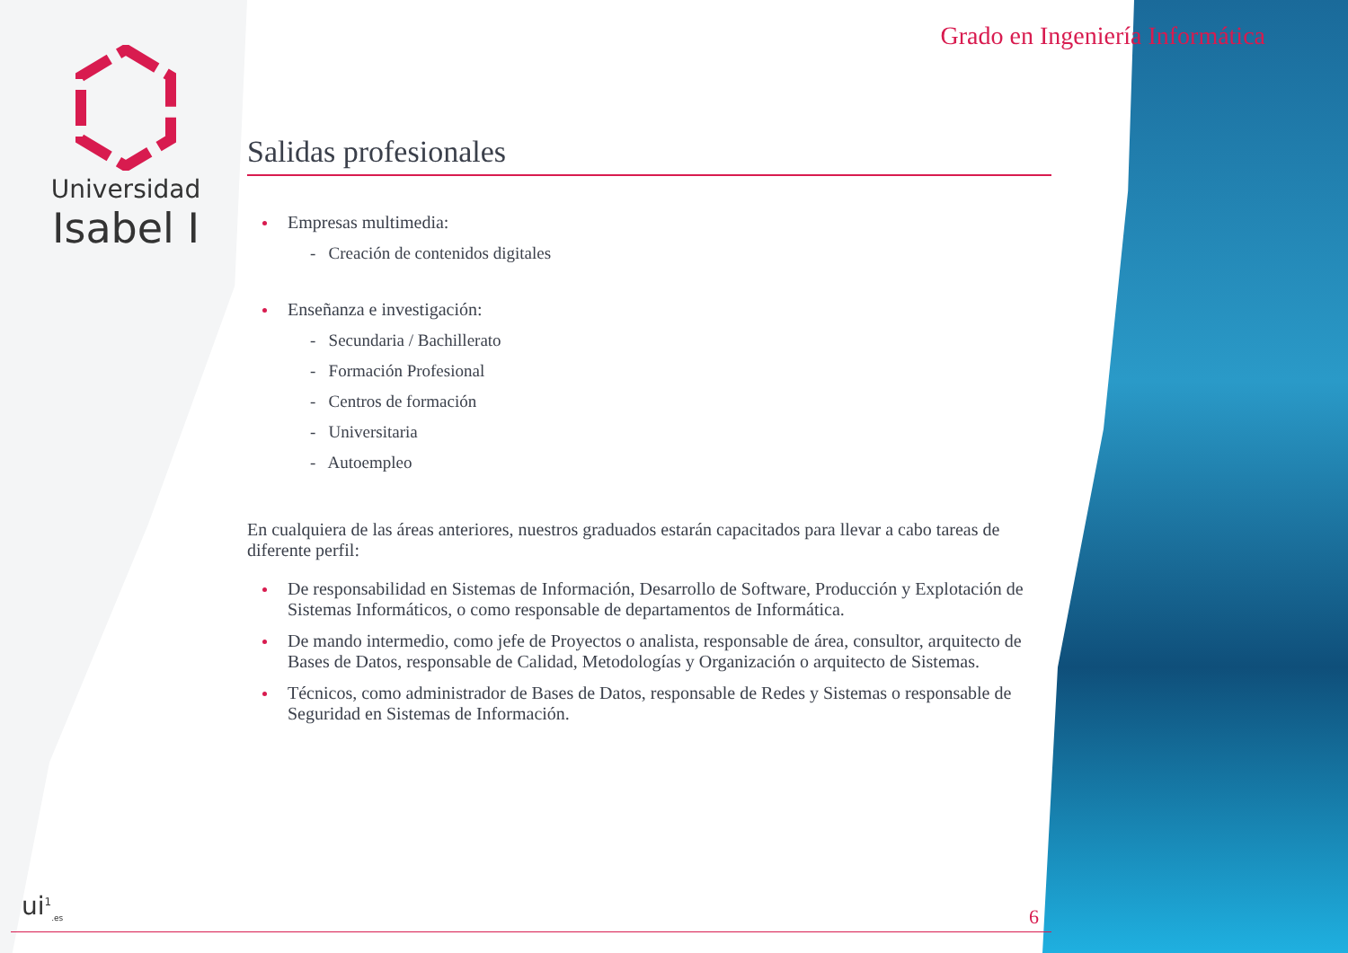Universidad
Isabel I
Grado en Ingeniería Informática
Salidas profesionales
Empresas multimedia:
- Creación de contenidos digitales
Enseñanza e investigación:
- Secundaria / Bachillerato
- Formación Profesional
- Centros de formación
- Universitaria
- Autoempleo
En cualquiera de las áreas anteriores, nuestros graduados estarán capacitados para llevar a cabo tareas de diferente perfil:
De responsabilidad en Sistemas de Información, Desarrollo de Software, Producción y Explotación de Sistemas Informáticos, o como responsable de departamentos de Informática.
De mando intermedio, como jefe de Proyectos o analista, responsable de área, consultor, arquitecto de Bases de Datos, responsable de Calidad, Metodologías y Organización o arquitecto de Sistemas.
Técnicos, como administrador de Bases de Datos, responsable de Redes y Sistemas o responsable de Seguridad en Sistemas de Información.
ui<sup>1</sup><sub>.es</sub> 6